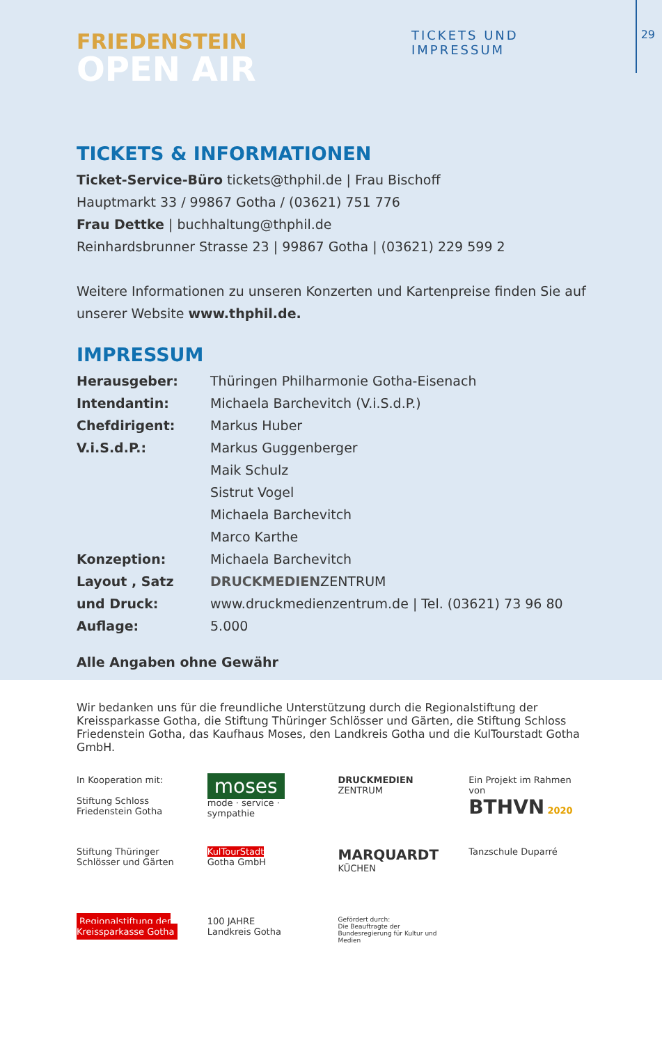TICKETS UND IMPRESSUM 29
FRIEDENSTEIN
OPEN AIR
TICKETS & INFORMATIONEN
Ticket-Service-Büro tickets@thphil.de | Frau Bischoff
Hauptmarkt 33 / 99867 Gotha / (03621) 751 776
Frau Dettke | buchhaltung@thphil.de
Reinhardsbrunner Strasse 23 | 99867 Gotha | (03621) 229 599 2
Weitere Informationen zu unseren Konzerten und Kartenpreise finden Sie auf
unserer Website www.thphil.de.
IMPRESSUM
| Herausgeber: | Thüringen Philharmonie Gotha-Eisenach |
| Intendantin: | Michaela Barchevitch (V.i.S.d.P.) |
| Chefdirigent: | Markus Huber |
| V.i.S.d.P.: | Markus Guggenberger Maik Schulz Sistrut Vogel Michaela Barchevitch Marco Karthe |
| Konzeption: | Michaela Barchevitch |
| Layout , Satz und Druck: | DRUCKMEDIEN ZENTRUM www.druckmedienzentrum.de / Tel. (03621) 73 96 80 |
| Auflage: | 5.000 |
Alle Angaben ohne Gewähr
Wir bedanken uns für die freundliche Unterstützung durch die Regionalstiftung der Kreissparkasse Gotha, die Stiftung Thüringer Schlösser und Gärten, die Stiftung Schloss Friedenstein Gotha, das Kaufhaus Moses, den Landkreis Gotha und die KulTourstadt Gotha GmbH.
In Kooperation mit:
Stiftung Schloss Friedenstein Gotha
moses
mode · service · sympathie
DRUCKMEDIEN
ZENTRUM
Ein Projekt im Rahmen von
BTHVN 2020
Stiftung Thüringer Schlösser und Gärten
KulTourStadt
Gotha GmbH
MARQUARDT
KÜCHEN
Tanzschule Duparré
Regionalstiftung der Kreissparkasse Gotha
100 JAHRE
Landkreis Gotha
Gefördert durch:
Die Beauftragte der Bundesregierung für Kultur und Medien